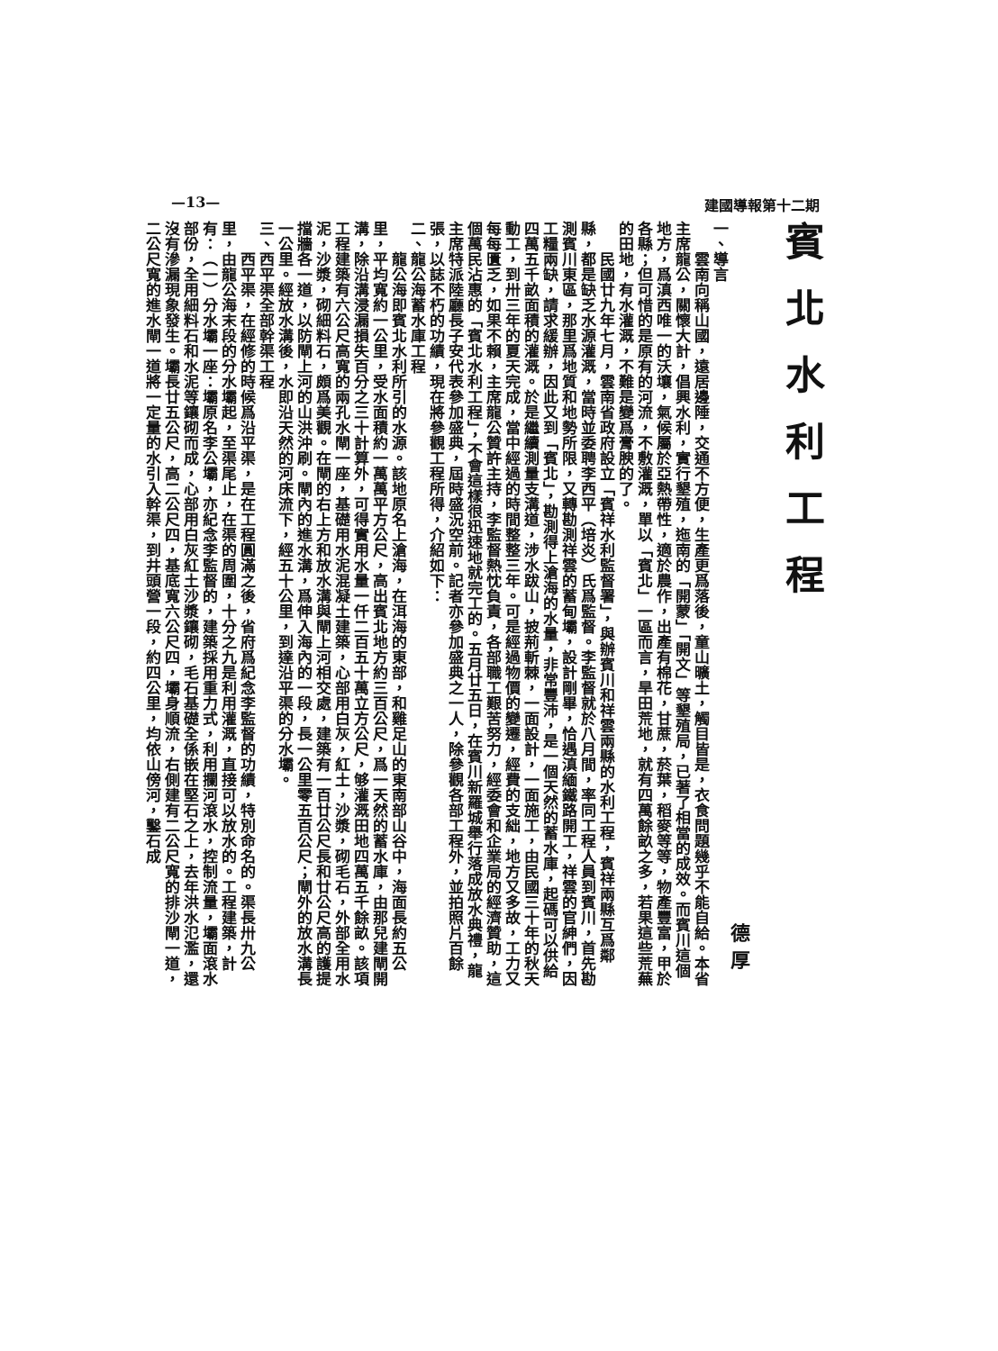—13— 建國導報第十二期
賓北水利工程
德 厚
一、導言
雲南向稱山國，遠居邊陲，交通不方便，生產更爲落後，童山曠土，觸目皆是，衣食問題幾乎不能自給。本省主席龍公，關懷大計，倡興水利，實行墾殖，迤南的「開蒙」「開文」等墾殖局，已著了相當的成效。而賓川這個地方，爲滇西唯一的沃壤，氣候屬於亞熱帶性，適於農作，出產有棉花，甘蔗，菸葉，稻麥等等，物產豐富，甲於各縣；但可惜的是原有的河流，不敷灌溉，單以「賓北」一區而言，旱田荒地，就有四萬餘畝之多，若果這些荒蕪的田地，有水灌溉，不難是變爲膏腴的了。
民國廿九年七月，雲南省政府設立「賓祥水利監督署」，與辦賓川和祥雲兩縣的水利工程，賓祥兩縣互爲鄰縣，都是缺乏水源灌溉，當時並委聘李西平（培炎）氏爲監督。李監督就於八月間，率同工程人員到賓川，首先勘測賓川東區，那里爲地質和地勢所限，又轉勘測祥雲的蓄甸壩，設計剛畢，恰遇滇緬鐵路開工，祥雲的官紳們，因工糧兩缺，請求緩辦，因此又到「賓北」，勘測得上滄海的水量，非常豐沛，是一個天然的蓄水庫，起碼可以供給四萬五千畝面積的灌溉。於是繼續測量支溝道，涉水跋山，披荊斬棘，一面設計，一面施工，由民國三十年的秋天動工，到卅三年的夏天完成，當中經過的時間整整三年。可是經過物價的變遷，經費的支絀，地方又多故，工力又每每匱乏，如果不賴，主席龍公贊許主持，李監督熱忱負責，各部職工艱苦努力，經委會和企業局的經濟贊助，這個萬民沾惠的「賓北水利工程」，不會這樣很迅速地就完工的。五月廿五日，在賓川新羅城舉行落成放水典禮，龍主席特派陸廳長子安代表參加盛典，屆時盛況空前。記者亦參加盛典之一人，除參觀各部工程外，並拍照片百餘張，以誌不朽的功績，現在將參觀工程所得，介紹如下：
二、龍公海蓄水庫工程
龍公海即賓北水利所引的水源。該地原名上滄海，在洱海的東部，和雞足山的東南部山谷中，海面長約五公里，平均寬約一公里，受水面積約一萬萬平方公尺，高出賓北地方約三百公尺，爲一天然的蓄水庫，由那兒建閘開溝，除沿溝浸漏損失百分之三十計算外，可得實用水量一仟二百五十萬立方公尺，够灌溉田地四萬五千餘畝。該項工程建築有六公尺高寬的兩孔水閘一座，基礎用水泥混凝土建築，心部用白灰，紅土，沙漿，砌毛石，外部全用水泥，沙漿，砌細料石，頗爲美觀。在閘的右上方和放水溝與閘上河相交處，建築有一百廿公尺長和廿公尺高的護提擋牆各一道，以防閘上河的山洪沖刷。閘內的進水溝，爲伸入海內的一段，長一公里零五百公尺；閘外的放水溝長一公里。經放水溝後，水即沿天然的河床流下，經五十公里，到達沿平渠的分水壩。
三、西平渠全部幹渠工程
西平渠，在經修的時候爲沿平渠，是在工程圓滿之後，省府爲紀念李監督的功績，特別命名的。渠長卅九公里，由龍公海末段的分水壩起，至渠尾止，在渠的周圍，十分之九是利用灌溉，直接可以放水的。工程建築，計有：（一）分水壩一座：壩原名李公壩，亦紀念李監督的，建築採用重力式，利用攔河滾水，控制流量，壩面滾水部份，全用細料石和水泥等鑲砌而成，心部用白灰紅土沙漿鑲砌，毛石基礎全係嵌在堅石之上，去年洪水氾濫，還沒有滲漏現象發生。壩長廿五公尺，高二公尺四，基底寬六公尺四，壩身順流，右側建有二公尺寬的排沙閘一道，二公尺寬的進水閘一道將一定量的水引入幹渠，到井頭營一段，約四公里，均依山傍河，鑿石成